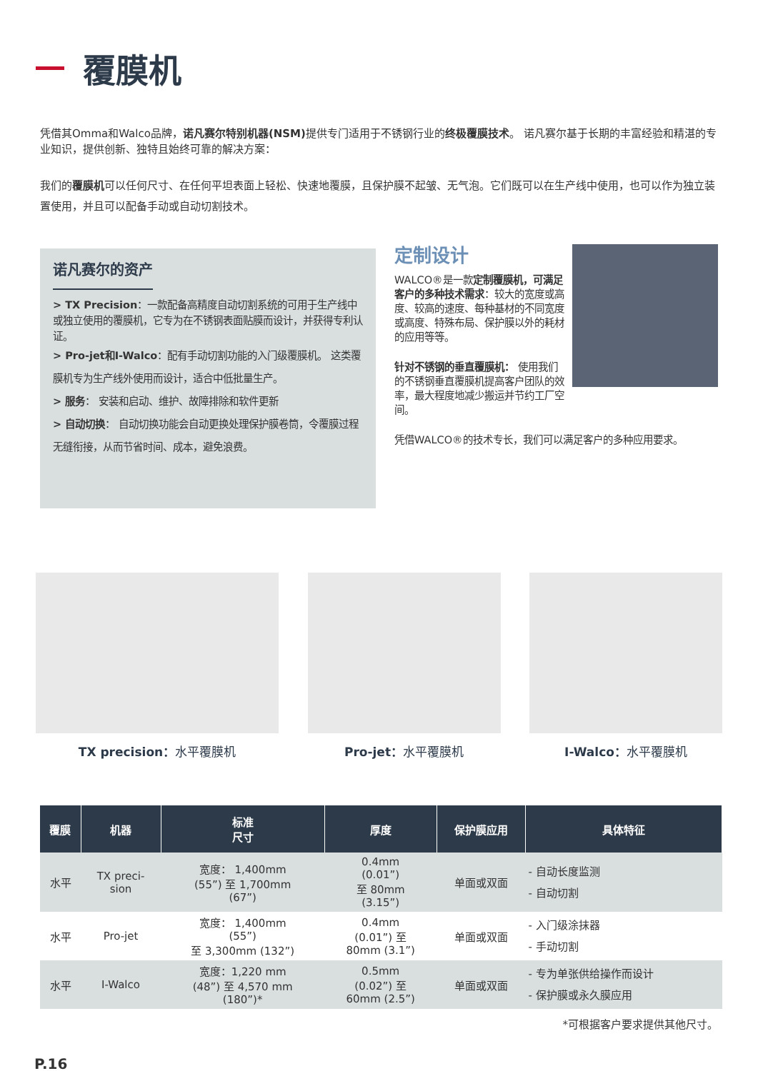覆膜机
凭借其Omma和Walco品牌，诺凡赛尔特别机器(NSM) 提供专门适用于不锈钢行业的终极覆膜技术。 诺凡赛尔基于长期的丰富经验和精湛的专业知识，提供创新、独特且始终可靠的解决方案：
我们的覆膜机可以任何尺寸、在任何平坦表面上轻松、快速地覆膜，且保护膜不起皱、无气泡。它们既可以在生产线中使用，也可以作为独立装置使用，并且可以配备手动或自动切割技术。
诺凡赛尔的资产
> TX Precision：一款配备高精度自动切割系统的可用于生产线中或独立使用的覆膜机，它专为在不锈钢表面贴膜而设计，并获得专利认证。
> Pro-jet和I-Walco：配有手动切割功能的入门级覆膜机。 这类覆膜机专为生产线外使用而设计，适合中低批量生产。
> 服务： 安装和启动、维护、故障排除和软件更新
> 自动切换： 自动切换功能会自动更换处理保护膜卷筒，令覆膜过程无缝衔接，从而节省时间、成本，避免浪费。
定制设计
WALCO®是一款定制覆膜机，可满足客户的多种技术需求：较大的宽度或高度、较高的速度、每种基材的不同宽度或高度、特殊布局、保护膜以外的耗材的应用等等。
针对不锈钢的垂直覆膜机： 使用我们的不锈钢垂直覆膜机提高客户团队的效率，最大程度地减少搬运并节约工厂空间。
凭借WALCO®的技术专长，我们可以满足客户的多种应用要求。
TX precision：水平覆膜机 Pro-jet：水平覆膜机 I-Walco：水平覆膜机
| 覆膜 | 机器 | 标准 尺寸 | 厚度 | 保护膜应用 | 具体特征 |
| --- | --- | --- | --- | --- | --- |
| 水平 | TX preci- sion | 宽度： 1,400mm (55”) 至 1,700mm (67”) | 0.4mm (0.01”) 至 80mm (3.15”) | 单面或双面 | - 自动长度监测 - 自动切割 |
| 水平 | Pro-jet | 宽度： 1,400mm (55”) 至 3,300mm (132”) | 0.4mm (0.01”) 至 80mm (3.1”) | 单面或双面 | - 入门级涂抹器 - 手动切割 |
| 水平 | I-Walco | 宽度：1,220 mm (48”) 至 4,570 mm (180”)* | 0.5mm (0.02”) 至 60mm (2.5”) | 单面或双面 | - 专为单张供给操作而设计 - 保护膜或永久膜应用 |
*可根据客户要求提供其他尺寸。
P.16